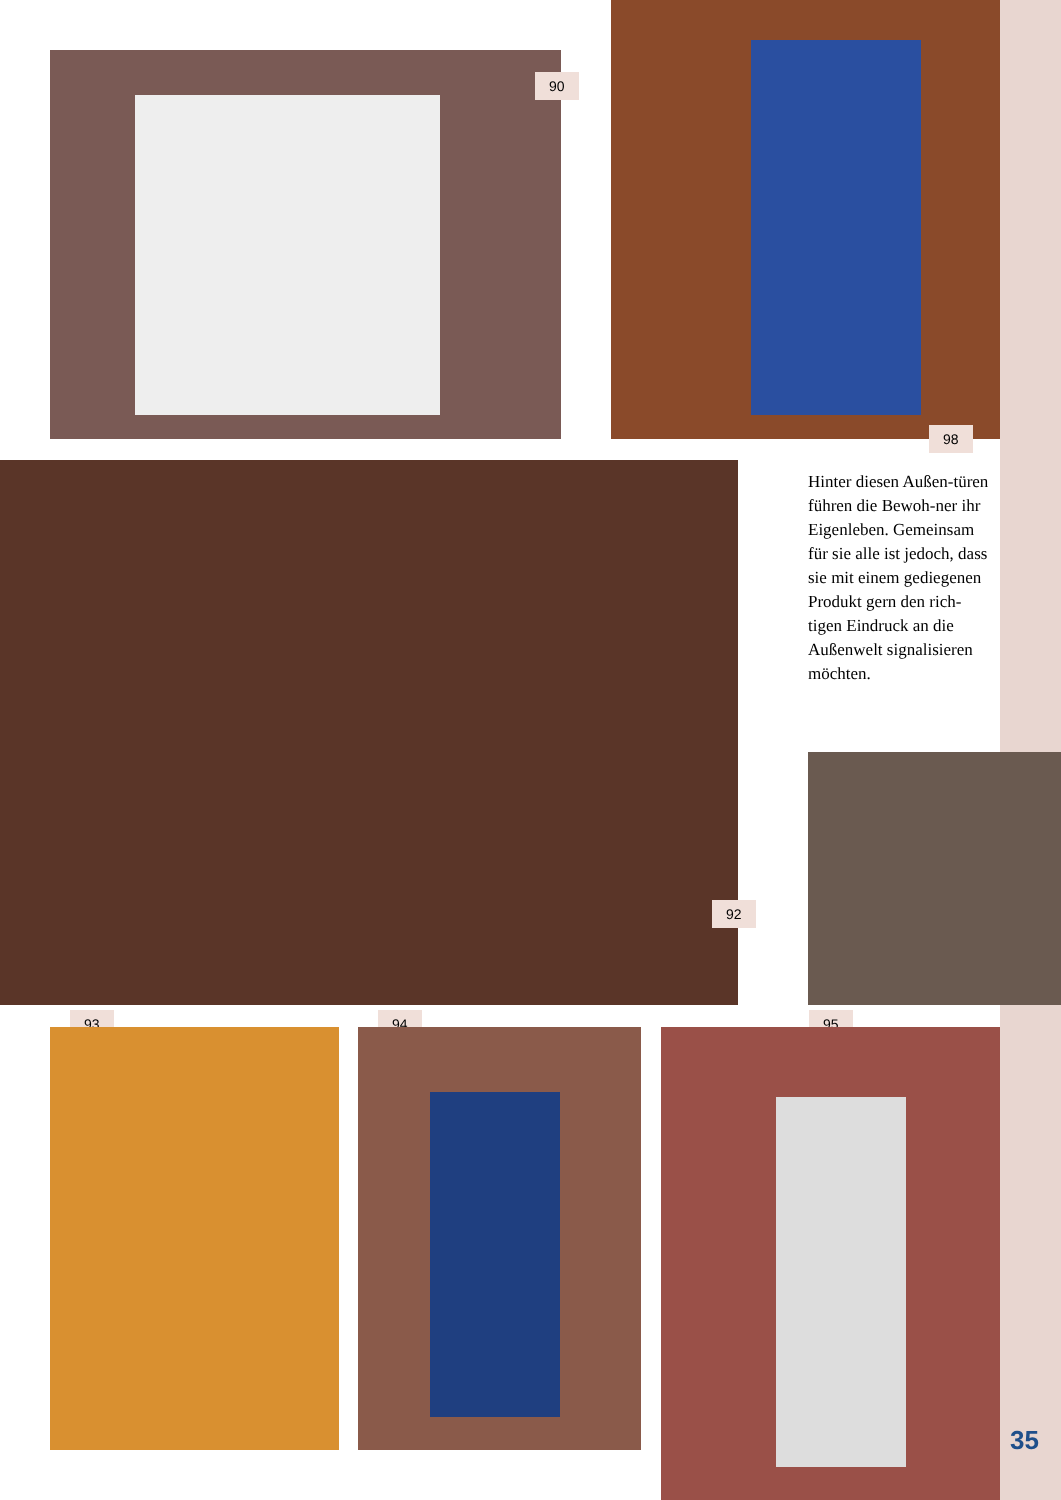90
98
92
Hinter diesen Außen-türen führen die Bewoh-ner ihr Eigenleben. Gemeinsam für sie alle ist jedoch, dass sie mit einem gediegenen Produkt gern den rich-tigen Eindruck an die Außenwelt signalisieren möchten.
93 94 95
35